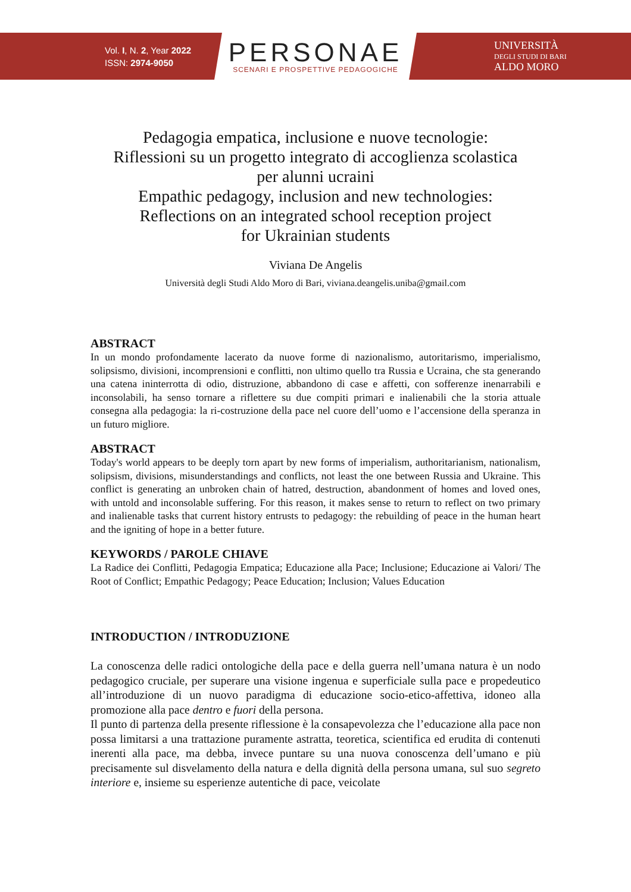Vol. I, N. 2, Year 2022
ISSN: 2974-9050
PERSONAE
SCENARI E PROSPETTIVE PEDAGOGICHE
UNIVERSITÀ
DEGLI STUDI DI BARI
ALDO MORO
Pedagogia empatica, inclusione e nuove tecnologie:
Riflessioni su un progetto integrato di accoglienza scolastica
per alunni ucraini
Empathic pedagogy, inclusion and new technologies:
Reflections on an integrated school reception project
for Ukrainian students
Viviana De Angelis
Università degli Studi Aldo Moro di Bari, viviana.deangelis.uniba@gmail.com
ABSTRACT
In un mondo profondamente lacerato da nuove forme di nazionalismo, autoritarismo, imperialismo, solipsismo, divisioni, incomprensioni e conflitti, non ultimo quello tra Russia e Ucraina, che sta generando una catena ininterrotta di odio, distruzione, abbandono di case e affetti, con sofferenze inenarrabili e inconsolabili, ha senso tornare a riflettere su due compiti primari e inalienabili che la storia attuale consegna alla pedagogia: la ri-costruzione della pace nel cuore dell’uomo e l’accensione della speranza in un futuro migliore.
ABSTRACT
Today's world appears to be deeply torn apart by new forms of imperialism, authoritarianism, nationalism, solipsism, divisions, misunderstandings and conflicts, not least the one between Russia and Ukraine. This conflict is generating an unbroken chain of hatred, destruction, abandonment of homes and loved ones, with untold and inconsolable suffering. For this reason, it makes sense to return to reflect on two primary and inalienable tasks that current history entrusts to pedagogy: the rebuilding of peace in the human heart and the igniting of hope in a better future.
KEYWORDS / PAROLE CHIAVE
La Radice dei Conflitti, Pedagogia Empatica; Educazione alla Pace; Inclusione; Educazione ai Valori/ The Root of Conflict; Empathic Pedagogy; Peace Education; Inclusion; Values Education
INTRODUCTION / INTRODUZIONE
La conoscenza delle radici ontologiche della pace e della guerra nell’umana natura è un nodo pedagogico cruciale, per superare una visione ingenua e superficiale sulla pace e propedeutico all’introduzione di un nuovo paradigma di educazione socio-etico-affettiva, idoneo alla promozione alla pace dentro e fuori della persona.
Il punto di partenza della presente riflessione è la consapevolezza che l’educazione alla pace non possa limitarsi a una trattazione puramente astratta, teoretica, scientifica ed erudita di contenuti inerenti alla pace, ma debba, invece puntare su una nuova conoscenza dell’umano e più precisamente sul disvelamento della natura e della dignità della persona umana, sul suo segreto interiore e, insieme su esperienze autentiche di pace, veicolate